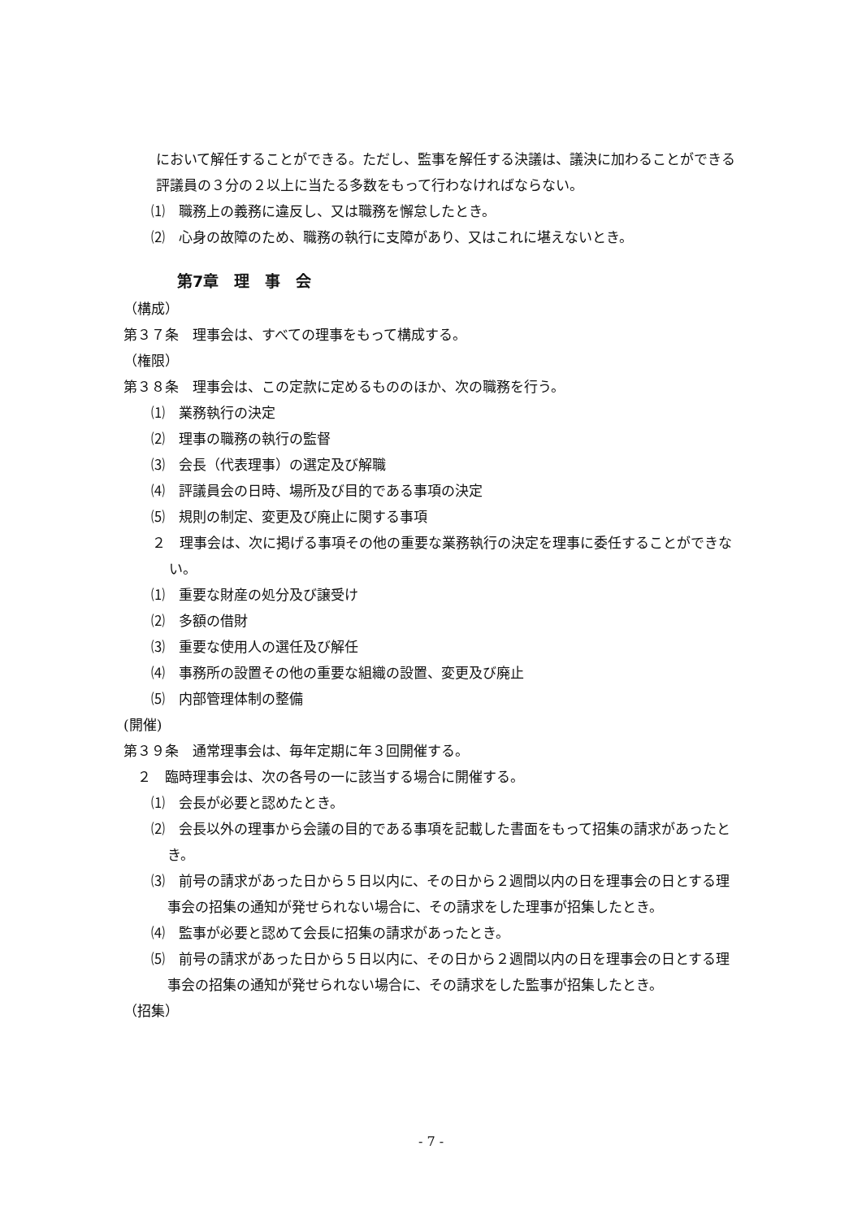において解任することができる。ただし、監事を解任する決議は、議決に加わることができる評議員の３分の２以上に当たる多数をもって行わなければならない。
⑴　職務上の義務に違反し、又は職務を懈怠したとき。
⑵　心身の故障のため、職務の執行に支障があり、又はこれに堪えないとき。
第7章　理　事　会
（構成）
第３７条　理事会は、すべての理事をもって構成する。
（権限）
第３８条　理事会は、この定款に定めるもののほか、次の職務を行う。
⑴　業務執行の決定
⑵　理事の職務の執行の監督
⑶　会長（代表理事）の選定及び解職
⑷　評議員会の日時、場所及び目的である事項の決定
⑸　規則の制定、変更及び廃止に関する事項
　２　理事会は、次に掲げる事項その他の重要な業務執行の決定を理事に委任することができない。
⑴　重要な財産の処分及び譲受け
⑵　多額の借財
⑶　重要な使用人の選任及び解任
⑷　事務所の設置その他の重要な組織の設置、変更及び廃止
⑸　内部管理体制の整備
(開催)
第３９条　通常理事会は、毎年定期に年３回開催する。
　２　臨時理事会は、次の各号の一に該当する場合に開催する。
⑴　会長が必要と認めたとき。
⑵　会長以外の理事から会議の目的である事項を記載した書面をもって招集の請求があったとき。
⑶　前号の請求があった日から５日以内に、その日から２週間以内の日を理事会の日とする理事会の招集の通知が発せられない場合に、その請求をした理事が招集したとき。
⑷　監事が必要と認めて会長に招集の請求があったとき。
⑸　前号の請求があった日から５日以内に、その日から２週間以内の日を理事会の日とする理事会の招集の通知が発せられない場合に、その請求をした監事が招集したとき。
（招集）
- 7 -